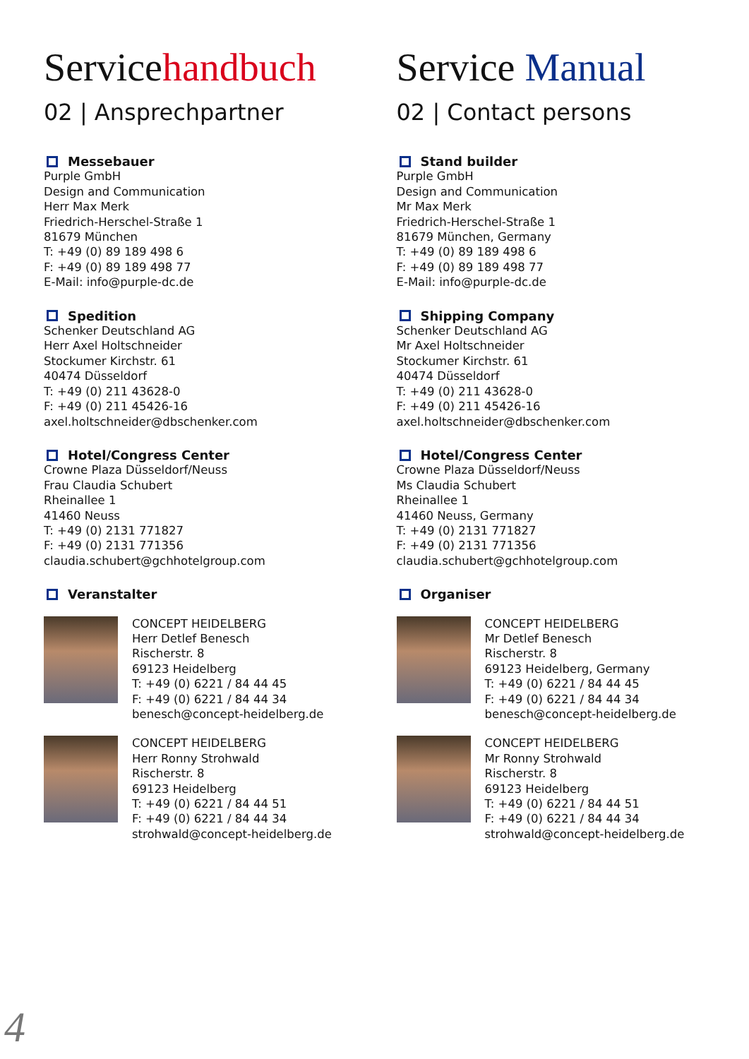Servicehandbuch
02 | Ansprechpartner
Messebauer
Purple GmbH
Design and Communication
Herr Max Merk
Friedrich-Herschel-Straße 1
81679 München
T: +49 (0) 89 189 498 6
F: +49 (0) 89 189 498 77
E-Mail: info@purple-dc.de
Spedition
Schenker Deutschland AG
Herr Axel Holtschneider
Stockumer Kirchstr. 61
40474 Düsseldorf
T: +49 (0) 211 43628-0
F: +49 (0) 211 45426-16
axel.holtschneider@dbschenker.com
Hotel/Congress Center
Crowne Plaza Düsseldorf/Neuss
Frau Claudia Schubert
Rheinallee 1
41460 Neuss
T: +49 (0) 2131 771827
F: +49 (0) 2131 771356
claudia.schubert@gchhotelgroup.com
Veranstalter
CONCEPT HEIDELBERG
Herr Detlef Benesch
Rischerstr. 8
69123 Heidelberg
T: +49 (0) 6221 / 84 44 45
F: +49 (0) 6221 / 84 44 34
benesch@concept-heidelberg.de
CONCEPT HEIDELBERG
Herr Ronny Strohwald
Rischerstr. 8
69123 Heidelberg
T: +49 (0) 6221 / 84 44 51
F: +49 (0) 6221 / 84 44 34
strohwald@concept-heidelberg.de
Service Manual
02 | Contact persons
Stand builder
Purple GmbH
Design and Communication
Mr Max Merk
Friedrich-Herschel-Straße 1
81679 München, Germany
T: +49 (0) 89 189 498 6
F: +49 (0) 89 189 498 77
E-Mail: info@purple-dc.de
Shipping Company
Schenker Deutschland AG
Mr Axel Holtschneider
Stockumer Kirchstr. 61
40474 Düsseldorf
T: +49 (0) 211 43628-0
F: +49 (0) 211 45426-16
axel.holtschneider@dbschenker.com
Hotel/Congress Center
Crowne Plaza Düsseldorf/Neuss
Ms Claudia Schubert
Rheinallee 1
41460 Neuss, Germany
T: +49 (0) 2131 771827
F: +49 (0) 2131 771356
claudia.schubert@gchhotelgroup.com
Organiser
CONCEPT HEIDELBERG
Mr Detlef Benesch
Rischerstr. 8
69123 Heidelberg, Germany
T: +49 (0) 6221 / 84 44 45
F: +49 (0) 6221 / 84 44 34
benesch@concept-heidelberg.de
CONCEPT HEIDELBERG
Mr Ronny Strohwald
Rischerstr. 8
69123 Heidelberg
T: +49 (0) 6221 / 84 44 51
F: +49 (0) 6221 / 84 44 34
strohwald@concept-heidelberg.de
4